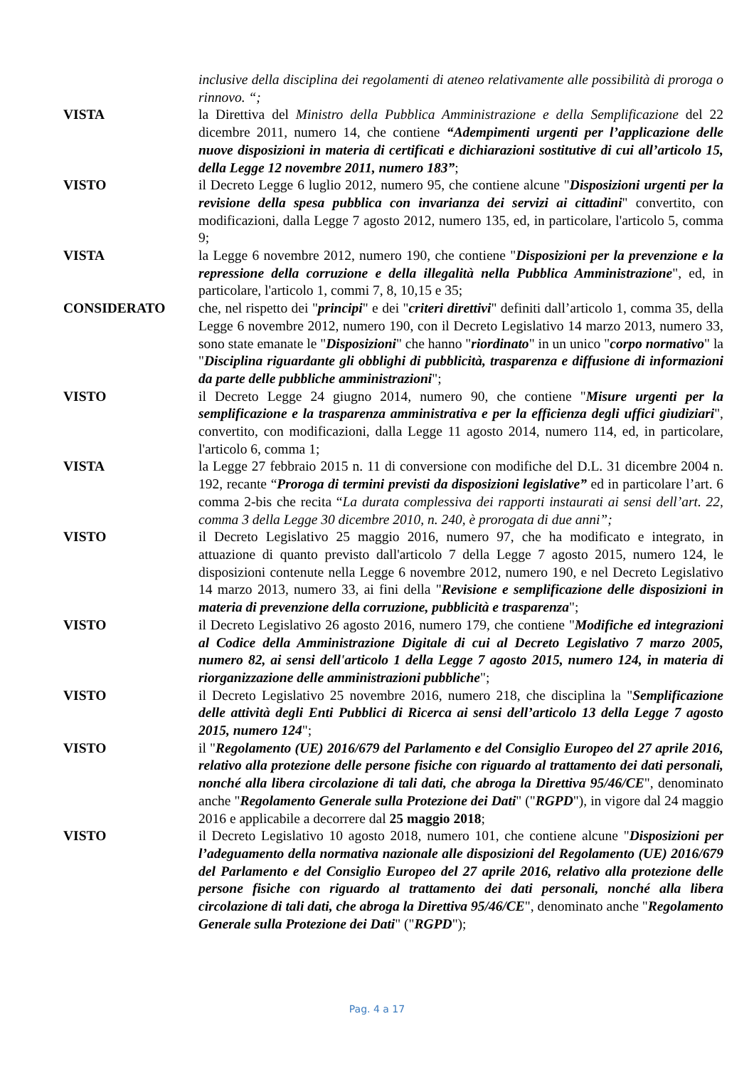inclusive della disciplina dei regolamenti di ateneo relativamente alle possibilità di proroga o rinnovo. “;
VISTA la Direttiva del Ministro della Pubblica Amministrazione e della Semplificazione del 22 dicembre 2011, numero 14, che contiene “Adempimenti urgenti per l’applicazione delle nuove disposizioni in materia di certificati e dichiarazioni sostitutive di cui all’articolo 15, della Legge 12 novembre 2011, numero 183”;
VISTO il Decreto Legge 6 luglio 2012, numero 95, che contiene alcune "Disposizioni urgenti per la revisione della spesa pubblica con invarianza dei servizi ai cittadini" convertito, con modificazioni, dalla Legge 7 agosto 2012, numero 135, ed, in particolare, l'articolo 5, comma 9;
VISTA la Legge 6 novembre 2012, numero 190, che contiene "Disposizioni per la prevenzione e la repressione della corruzione e della illegalità nella Pubblica Amministrazione", ed, in particolare, l'articolo 1, commi 7, 8, 10,15 e 35;
CONSIDERATO che, nel rispetto dei "principi" e dei "criteri direttivi" definiti dall’articolo 1, comma 35, della Legge 6 novembre 2012, numero 190, con il Decreto Legislativo 14 marzo 2013, numero 33, sono state emanate le "Disposizioni" che hanno "riordinato" in un unico "corpo normativo" la "Disciplina riguardante gli obblighi di pubblicità, trasparenza e diffusione di informazioni da parte delle pubbliche amministrazioni";
VISTO il Decreto Legge 24 giugno 2014, numero 90, che contiene "Misure urgenti per la semplificazione e la trasparenza amministrativa e per la efficienza degli uffici giudiziari", convertito, con modificazioni, dalla Legge 11 agosto 2014, numero 114, ed, in particolare, l'articolo 6, comma 1;
VISTA la Legge 27 febbraio 2015 n. 11 di conversione con modifiche del D.L. 31 dicembre 2004 n. 192, recante “Proroga di termini previsti da disposizioni legislative” ed in particolare l’art. 6 comma 2-bis che recita “La durata complessiva dei rapporti instaurati ai sensi dell’art. 22, comma 3 della Legge 30 dicembre 2010, n. 240, è prorogata di due anni”;
VISTO il Decreto Legislativo 25 maggio 2016, numero 97, che ha modificato e integrato, in attuazione di quanto previsto dall'articolo 7 della Legge 7 agosto 2015, numero 124, le disposizioni contenute nella Legge 6 novembre 2012, numero 190, e nel Decreto Legislativo 14 marzo 2013, numero 33, ai fini della "Revisione e semplificazione delle disposizioni in materia di prevenzione della corruzione, pubblicità e trasparenza";
VISTO il Decreto Legislativo 26 agosto 2016, numero 179, che contiene "Modifiche ed integrazioni al Codice della Amministrazione Digitale di cui al Decreto Legislativo 7 marzo 2005, numero 82, ai sensi dell'articolo 1 della Legge 7 agosto 2015, numero 124, in materia di riorganizzazione delle amministrazioni pubbliche";
VISTO il Decreto Legislativo 25 novembre 2016, numero 218, che disciplina la "Semplificazione delle attività degli Enti Pubblici di Ricerca ai sensi dell’articolo 13 della Legge 7 agosto 2015, numero 124";
VISTO il "Regolamento (UE) 2016/679 del Parlamento e del Consiglio Europeo del 27 aprile 2016, relativo alla protezione delle persone fisiche con riguardo al trattamento dei dati personali, nonché alla libera circolazione di tali dati, che abroga la Direttiva 95/46/CE", denominato anche "Regolamento Generale sulla Protezione dei Dati" ("RGPD"), in vigore dal 24 maggio 2016 e applicabile a decorrere dal 25 maggio 2018;
VISTO il Decreto Legislativo 10 agosto 2018, numero 101, che contiene alcune "Disposizioni per l’adeguamento della normativa nazionale alle disposizioni del Regolamento (UE) 2016/679 del Parlamento e del Consiglio Europeo del 27 aprile 2016, relativo alla protezione delle persone fisiche con riguardo al trattamento dei dati personali, nonché alla libera circolazione di tali dati, che abroga la Direttiva 95/46/CE", denominato anche "Regolamento Generale sulla Protezione dei Dati" ("RGPD");
Pag. 4 a 17